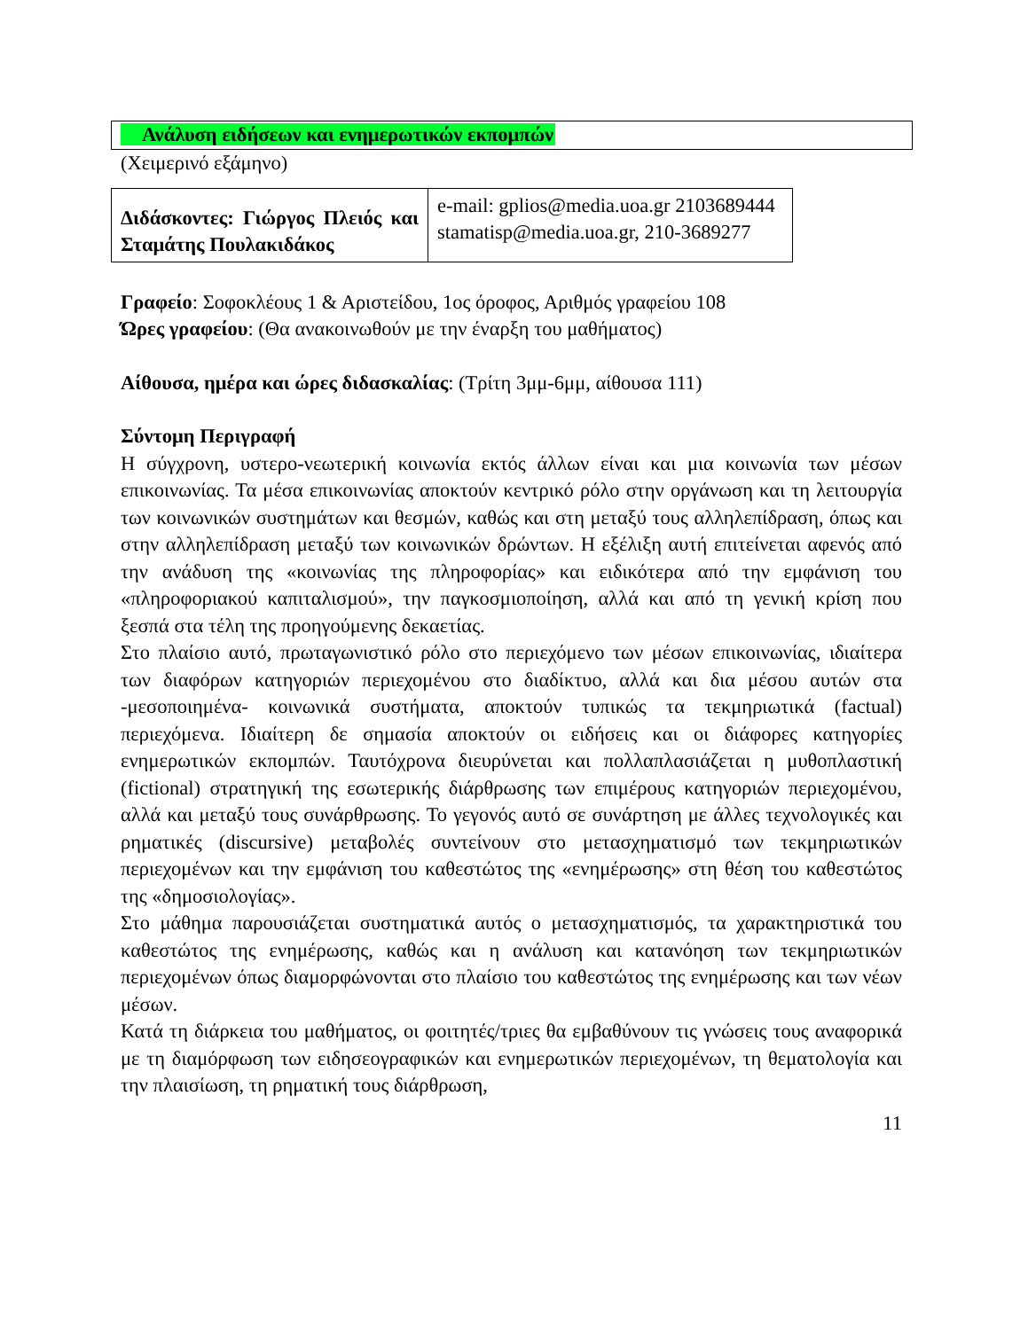Ανάλυση ειδήσεων και ενημερωτικών εκπομπών
(Χειμερινό εξάμηνο)
| Διδάσκοντες: Γιώργος Πλειός και Σταμάτης Πουλακιδάκος | e-mail: gplios@media.uoa.gr 2103689444 stamatisp@media.uoa.gr, 210-3689277 |
Γραφείο: Σοφοκλέους 1 & Αριστείδου, 1ος όροφος, Αριθμός γραφείου 108
Ώρες γραφείου: (Θα ανακοινωθούν με την έναρξη του μαθήματος)
Αίθουσα, ημέρα και ώρες διδασκαλίας: (Τρίτη 3μμ-6μμ, αίθουσα 111)
Σύντομη Περιγραφή
Η σύγχρονη, υστερο-νεωτερική κοινωνία εκτός άλλων είναι και μια κοινωνία των μέσων επικοινωνίας. Τα μέσα επικοινωνίας αποκτούν κεντρικό ρόλο στην οργάνωση και τη λειτουργία των κοινωνικών συστημάτων και θεσμών, καθώς και στη μεταξύ τους αλληλεπίδραση, όπως και στην αλληλεπίδραση μεταξύ των κοινωνικών δρώντων. Η εξέλιξη αυτή επιτείνεται αφενός από την ανάδυση της «κοινωνίας της πληροφορίας» και ειδικότερα από την εμφάνιση του «πληροφοριακού καπιταλισμού», την παγκοσμιοποίηση, αλλά και από τη γενική κρίση που ξεσπά στα τέλη της προηγούμενης δεκαετίας.
Στο πλαίσιο αυτό, πρωταγωνιστικό ρόλο στο περιεχόμενο των μέσων επικοινωνίας, ιδιαίτερα των διαφόρων κατηγοριών περιεχομένου στο διαδίκτυο, αλλά και δια μέσου αυτών στα -μεσοποιημένα- κοινωνικά συστήματα, αποκτούν τυπικώς τα τεκμηριωτικά (factual) περιεχόμενα. Ιδιαίτερη δε σημασία αποκτούν οι ειδήσεις και οι διάφορες κατηγορίες ενημερωτικών εκπομπών. Ταυτόχρονα διευρύνεται και πολλαπλασιάζεται η μυθοπλαστική (fictional) στρατηγική της εσωτερικής διάρθρωσης των επιμέρους κατηγοριών περιεχομένου, αλλά και μεταξύ τους συνάρθρωσης. Το γεγονός αυτό σε συνάρτηση με άλλες τεχνολογικές και ρηματικές (discursive) μεταβολές συντείνουν στο μετασχηματισμό των τεκμηριωτικών περιεχομένων και την εμφάνιση του καθεστώτος της «ενημέρωσης» στη θέση του καθεστώτος της «δημοσιολογίας».
Στο μάθημα παρουσιάζεται συστηματικά αυτός ο μετασχηματισμός, τα χαρακτηριστικά του καθεστώτος της ενημέρωσης, καθώς και η ανάλυση και κατανόηση των τεκμηριωτικών περιεχομένων όπως διαμορφώνονται στο πλαίσιο του καθεστώτος της ενημέρωσης και των νέων μέσων.
Κατά τη διάρκεια του μαθήματος, οι φοιτητές/τριες θα εμβαθύνουν τις γνώσεις τους αναφορικά με τη διαμόρφωση των ειδησεογραφικών και ενημερωτικών περιεχομένων, τη θεματολογία και την πλαισίωση, τη ρηματική τους διάρθρωση,
11